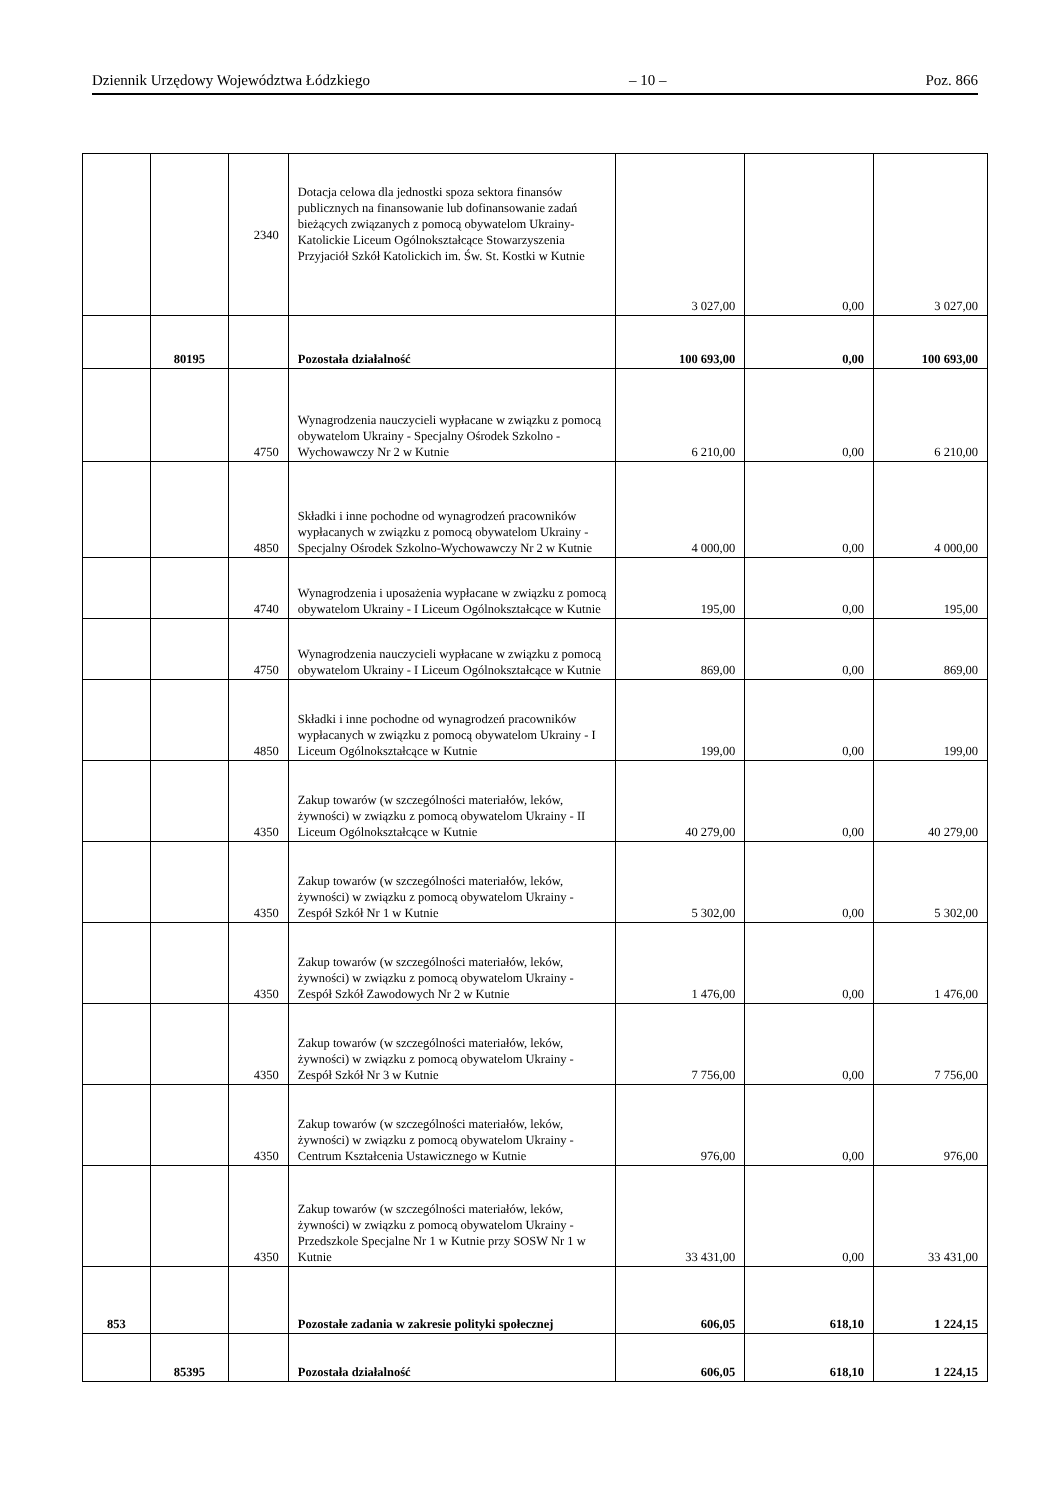Dziennik Urzędowy Województwa Łódzkiego – 10 – Poz. 866
| | | 2340 | Dotacja celowa dla jednostki spoza sektora finansów publicznych na finansowanie lub dofinansowanie zadań bieżących związanych z pomocą obywatelom Ukrainy- Katolickie Liceum Ogólnokształcące Stowarzyszenia Przyjaciół Szkół Katolickich im. Św. St. Kostki w Kutnie | 3 027,00 | 0,00 | 3 027,00 |
| | 80195 | | Pozostała działalność | 100 693,00 | 0,00 | 100 693,00 |
| | | 4750 | Wynagrodzenia nauczycieli wypłacane w związku z pomocą obywatelom Ukrainy - Specjalny Ośrodek Szkolno - Wychowawczy Nr 2 w Kutnie | 6 210,00 | 0,00 | 6 210,00 |
| | | 4850 | Składki i inne pochodne od wynagrodzeń pracowników wypłacanych w związku z pomocą obywatelom Ukrainy - Specjalny Ośrodek Szkolno-Wychowawczy Nr 2 w Kutnie | 4 000,00 | 0,00 | 4 000,00 |
| | | 4740 | Wynagrodzenia i uposażenia wypłacane w związku z pomocą obywatelom Ukrainy - I Liceum Ogólnokształcące w Kutnie | 195,00 | 0,00 | 195,00 |
| | | 4750 | Wynagrodzenia nauczycieli wypłacane w związku z pomocą obywatelom Ukrainy - I Liceum Ogólnokształcące w Kutnie | 869,00 | 0,00 | 869,00 |
| | | 4850 | Składki i inne pochodne od wynagrodzeń pracowników wypłacanych w związku z pomocą obywatelom Ukrainy - I Liceum Ogólnokształcące w Kutnie | 199,00 | 0,00 | 199,00 |
| | | 4350 | Zakup towarów (w szczególności materiałów, leków, żywności) w związku z pomocą obywatelom Ukrainy - II Liceum Ogólnokształcące w Kutnie | 40 279,00 | 0,00 | 40 279,00 |
| | | 4350 | Zakup towarów (w szczególności materiałów, leków, żywności) w związku z pomocą obywatelom Ukrainy - Zespół Szkół Nr 1 w Kutnie | 5 302,00 | 0,00 | 5 302,00 |
| | | 4350 | Zakup towarów (w szczególności materiałów, leków, żywności) w związku z pomocą obywatelom Ukrainy - Zespół Szkół Zawodowych Nr 2 w Kutnie | 1 476,00 | 0,00 | 1 476,00 |
| | | 4350 | Zakup towarów (w szczególności materiałów, leków, żywności) w związku z pomocą obywatelom Ukrainy - Zespół Szkół Nr 3 w Kutnie | 7 756,00 | 0,00 | 7 756,00 |
| | | 4350 | Zakup towarów (w szczególności materiałów, leków, żywności) w związku z pomocą obywatelom Ukrainy - Centrum Kształcenia Ustawicznego w Kutnie | 976,00 | 0,00 | 976,00 |
| | | 4350 | Zakup towarów (w szczególności materiałów, leków, żywności) w związku z pomocą obywatelom Ukrainy - Przedszkole Specjalne Nr 1 w Kutnie przy SOSW Nr 1 w Kutnie | 33 431,00 | 0,00 | 33 431,00 |
| 853 | | | Pozostałe zadania w zakresie polityki społecznej | 606,05 | 618,10 | 1 224,15 |
| | 85395 | | Pozostała działalność | 606,05 | 618,10 | 1 224,15 |